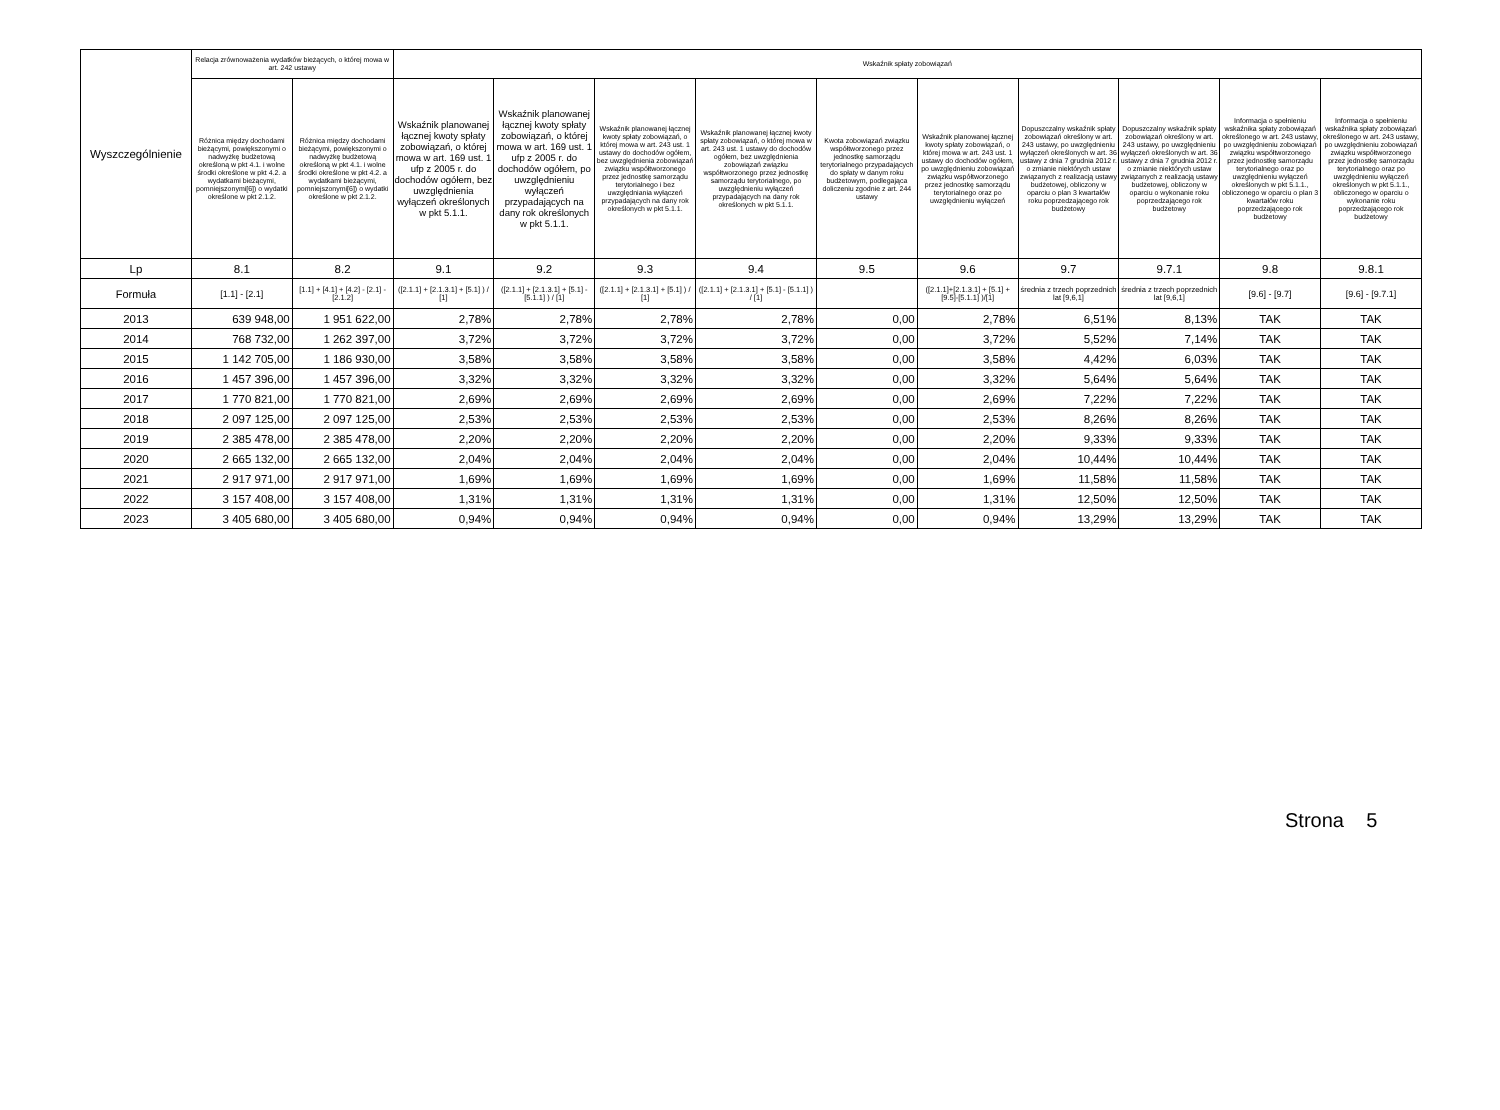| Wyszczególnienie | Relacja zrównoważenia wydatków bieżących, o której mowa w art. 242 ustawy | | Wskaźnik spłaty zobowiązań | | | | | | | | | |
| --- | --- | --- | --- | --- | --- | --- | --- | --- | --- | --- | --- | --- |
| | Różnica między dochodami bieżącymi, powiększonymi o nadwyżkę budżetową określoną w pkt 4.1. i wolne środki określone w pkt 4.2. a wydatkami bieżącymi, pomniejszonymi[6]) o wydatki określone w pkt 2.1.2. | Różnica między dochodami bieżącymi, powiększonymi o nadwyżkę budżetową określoną w pkt 4.1. i wolne środki określone w pkt 4.2. a wydatkami bieżącymi, pomniejszonymi[6]) o wydatki określone w pkt 2.1.2. | Wskaźnik planowanej łącznej kwoty spłaty zobowiązań, o której mowa w art. 169 ust. 1 ufp z 2005 r. do dochodów ogółem, bez uwzględnienia wyłączeń określonych w pkt 5.1.1. | Wskaźnik planowanej łącznej kwoty spłaty zobowiązań, o której mowa w art. 169 ust. 1 ufp z 2005 r. do dochodów ogółem, po uwzględnieniu wyłączeń przypadających na dany rok określonych w pkt 5.1.1. | Wskaźnik planowanej łącznej kwoty spłaty zobowiązań, o której mowa w art. 243 ust. 1 ustawy do dochodów ogółem, bez uwzględnienia zobowiązań związku współtworzonego przez jednostkę samorządu terytorialnego i bez uwzględniania wyłączeń przypadających na dany rok określonych w pkt 5.1.1. | Wskaźnik planowanej łącznej kwoty spłaty zobowiązań, o której mowa w art. 243 ust. 1 ustawy do dochodów ogółem, bez uwzględnienia zobowiązań związku współtworzonego przez jednostkę samorządu terytorialnego, po uwzględnieniu wyłączeń przypadających na dany rok określonych w pkt 5.1.1. | Kwota zobowiązań związku współtworzonego przez jednostkę samorządu terytorialnego przypadających do spłaty w danym roku budżetowym, podlegająca doliczeniu zgodnie z art. 244 ustawy | Wskaźnik planowanej łącznej kwoty spłaty zobowiązań, o której mowa w art. 243 ust. 1 ustawy do dochodów ogółem, po uwzględnieniu zobowiązań związku współtworzonego przez jednostkę samorządu terytorialnego oraz po uwzględnieniu wyłączeń | Dopuszczalny wskaźnik spłaty zobowiązań określony w art. 243 ustawy, po uwzględnieniu wyłączeń określonych w art. 36 ustawy z dnia 7 grudnia 2012 r. o zmianie niektórych ustaw związanych z realizacją ustawy budżetowej, obliczony w oparciu o plan 3 kwartałów roku poprzedzającego rok budżetowy | Dopuszczalny wskaźnik spłaty zobowiązań określony w art. 243 ustawy, po uwzględnieniu wyłączeń określonych w art. 36 ustawy z dnia 7 grudnia 2012 r. o zmianie niektórych ustaw związanych z realizacją ustawy budżetowej, obliczony w oparciu o wykonanie roku poprzedzającego rok budżetowy | Informacja o spełnieniu wskaźnika spłaty zobowiązań określonego w art. 243 ustawy, po uwzględnieniu zobowiązań związku współtworzonego przez jednostkę samorządu terytorialnego oraz po uwzględnieniu wyłączeń określonych w pkt 5.1.1., obliczonego w oparciu o plan 3 kwartałów roku poprzedzającego rok budżetowy | Informacja o spełnieniu wskaźnika spłaty zobowiązań określonego w art. 243 ustawy, po uwzględnieniu zobowiązań związku współtworzonego przez jednostkę samorządu terytorialnego oraz po uwzględnieniu wyłączeń określonych w pkt 5.1.1., obliczonego w oparciu o wykonanie roku poprzedzającego rok budżetowy |
| Lp | 8.1 | 8.2 | 9.1 | 9.2 | 9.3 | 9.4 | 9.5 | 9.6 | 9.7 | 9.7.1 | 9.8 | 9.8.1 |
| Formuła | [1.1] - [2.1] | [1.1] + [4.1] + [4.2] - [2.1] - [2.1.2] | ([2.1.1] + [2.1.3.1] + [5.1] ) / [1] | ([2.1.1] + [2.1.3.1] + [5.1] - [5.1.1] ) / [1] | ([2.1.1] + [2.1.3.1] + [5.1] ) / [1] | ([2.1.1] + [2.1.3.1] + [5.1] - [5.1.1] ) / [1] | | ([2.1.1]+[2.1.3.1] + [5.1] +[9.5]-[5.1.1] )/[1] | średnia z trzech poprzednich lat [9,6,1] | średnia z trzech poprzednich lat [9,6,1] | [9.6] - [9.7] | [9.6] - [9.7.1] |
| 2013 | 639 948,00 | 1 951 622,00 | 2,78% | 2,78% | 2,78% | 2,78% | 0,00 | 2,78% | 6,51% | 8,13% | TAK | TAK |
| 2014 | 768 732,00 | 1 262 397,00 | 3,72% | 3,72% | 3,72% | 3,72% | 0,00 | 3,72% | 5,52% | 7,14% | TAK | TAK |
| 2015 | 1 142 705,00 | 1 186 930,00 | 3,58% | 3,58% | 3,58% | 3,58% | 0,00 | 3,58% | 4,42% | 6,03% | TAK | TAK |
| 2016 | 1 457 396,00 | 1 457 396,00 | 3,32% | 3,32% | 3,32% | 3,32% | 0,00 | 3,32% | 5,64% | 5,64% | TAK | TAK |
| 2017 | 1 770 821,00 | 1 770 821,00 | 2,69% | 2,69% | 2,69% | 2,69% | 0,00 | 2,69% | 7,22% | 7,22% | TAK | TAK |
| 2018 | 2 097 125,00 | 2 097 125,00 | 2,53% | 2,53% | 2,53% | 2,53% | 0,00 | 2,53% | 8,26% | 8,26% | TAK | TAK |
| 2019 | 2 385 478,00 | 2 385 478,00 | 2,20% | 2,20% | 2,20% | 2,20% | 0,00 | 2,20% | 9,33% | 9,33% | TAK | TAK |
| 2020 | 2 665 132,00 | 2 665 132,00 | 2,04% | 2,04% | 2,04% | 2,04% | 0,00 | 2,04% | 10,44% | 10,44% | TAK | TAK |
| 2021 | 2 917 971,00 | 2 917 971,00 | 1,69% | 1,69% | 1,69% | 1,69% | 0,00 | 1,69% | 11,58% | 11,58% | TAK | TAK |
| 2022 | 3 157 408,00 | 3 157 408,00 | 1,31% | 1,31% | 1,31% | 1,31% | 0,00 | 1,31% | 12,50% | 12,50% | TAK | TAK |
| 2023 | 3 405 680,00 | 3 405 680,00 | 0,94% | 0,94% | 0,94% | 0,94% | 0,00 | 0,94% | 13,29% | 13,29% | TAK | TAK |
Strona 5